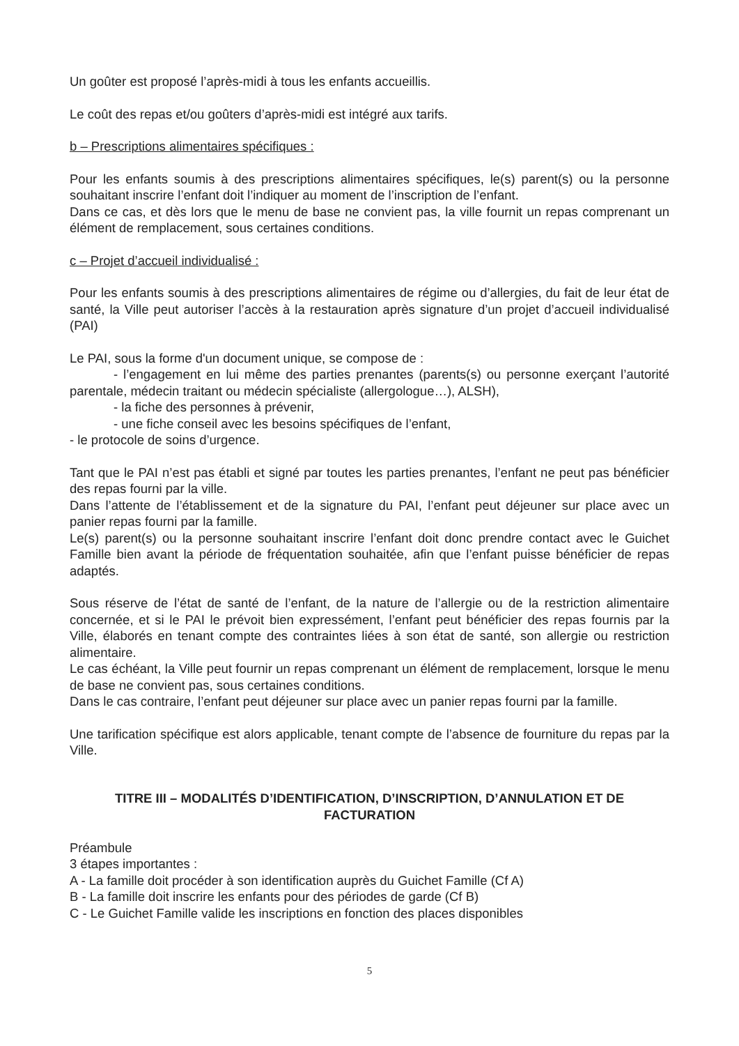Un goûter est proposé l’après-midi à tous les enfants accueillis.
Le coût des repas et/ou goûters d’après-midi est intégré aux tarifs.
b – Prescriptions alimentaires spécifiques :
Pour les enfants soumis à des prescriptions alimentaires spécifiques, le(s) parent(s) ou la personne souhaitant inscrire l’enfant doit l’indiquer au moment de l’inscription de l’enfant.
Dans ce cas, et dès lors que le menu de base ne convient pas, la ville fournit un repas comprenant un élément de remplacement, sous certaines conditions.
c – Projet d’accueil individualisé :
Pour les enfants soumis à des prescriptions alimentaires de régime ou d’allergies, du fait de leur état de santé, la Ville peut autoriser l’accès à la restauration après signature d’un projet d’accueil individualisé (PAI)
Le PAI, sous la forme d'un document unique, se compose de :
- l’engagement en lui même des parties prenantes (parents(s) ou personne exerçant l’autorité parentale, médecin traitant ou médecin spécialiste (allergologue…), ALSH),
- la fiche des personnes à prévenir,
- une fiche conseil avec les besoins spécifiques de l’enfant,
- le protocole de soins d’urgence.
Tant que le PAI n’est pas établi et signé par toutes les parties prenantes, l’enfant ne peut pas bénéficier des repas fourni par la ville.
Dans l’attente de l’établissement et de la signature du PAI, l’enfant peut déjeuner sur place avec un panier repas fourni par la famille.
Le(s) parent(s) ou la personne souhaitant inscrire l’enfant doit donc prendre contact avec le Guichet Famille bien avant la période de fréquentation souhaitée, afin que l’enfant puisse bénéficier de repas adaptés.
Sous réserve de l’état de santé de l’enfant, de la nature de l’allergie ou de la restriction alimentaire concernée, et si le PAI le prévoit bien expressément, l’enfant peut bénéficier des repas fournis par la Ville, élaborés en tenant compte des contraintes liées à son état de santé, son allergie ou restriction alimentaire.
Le cas échéant, la Ville peut fournir un repas comprenant un élément de remplacement, lorsque le menu de base ne convient pas, sous certaines conditions.
Dans le cas contraire, l’enfant peut déjeuner sur place avec un panier repas fourni par la famille.
Une tarification spécifique est alors applicable, tenant compte de l’absence de fourniture du repas par la Ville.
TITRE III – MODALITÉS D’IDENTIFICATION, D’INSCRIPTION, D’ANNULATION ET DE FACTURATION
Préambule
3 étapes importantes :
A - La famille doit procéder à son identification auprès du Guichet Famille (Cf A)
B - La famille doit inscrire les enfants pour des périodes de garde (Cf B)
C - Le Guichet Famille valide les inscriptions en fonction des places disponibles
5